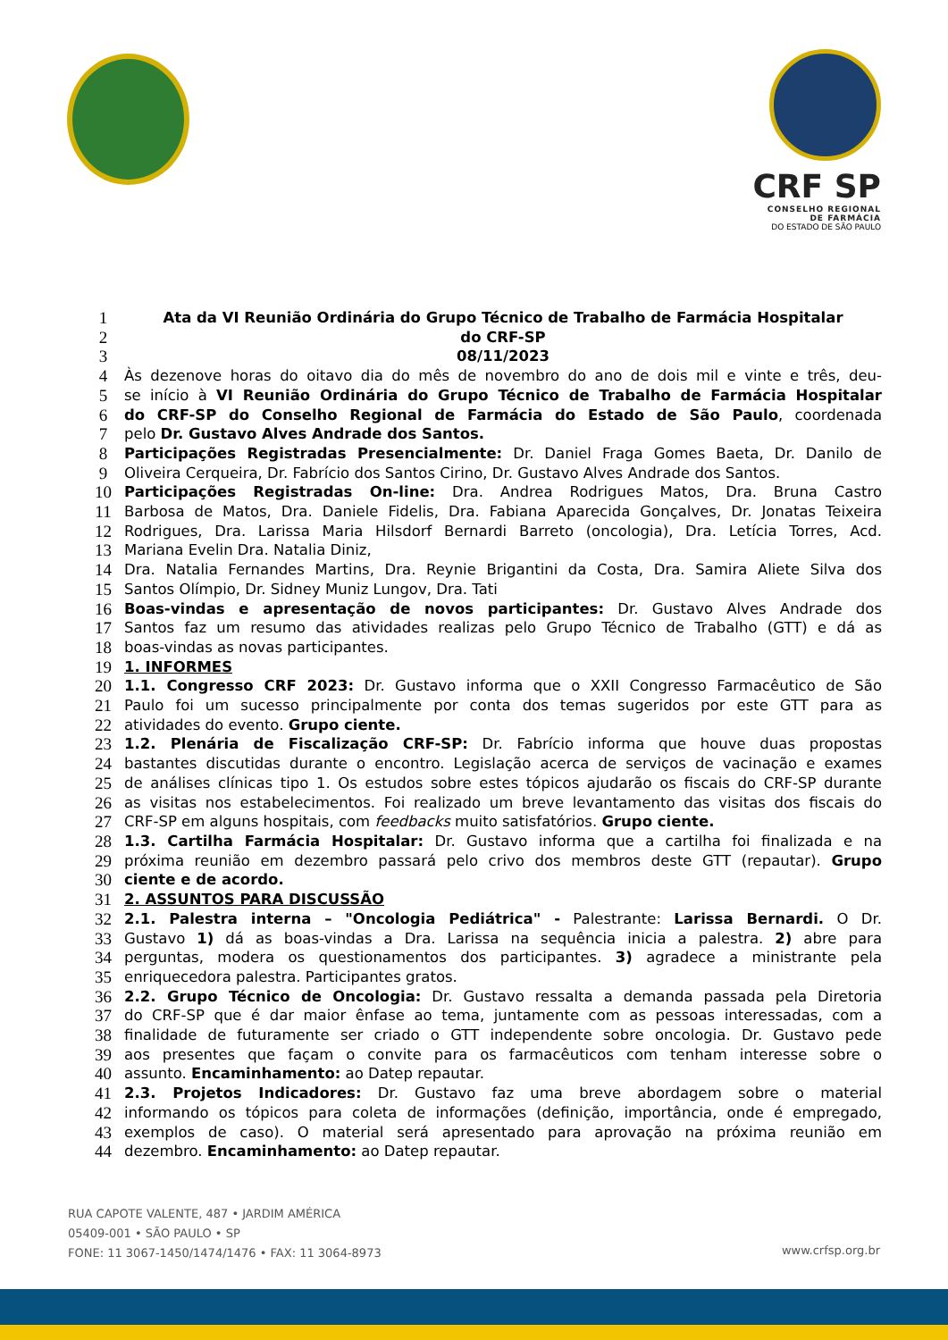CRF SP
CONSELHO REGIONAL
DE FARMÁCIA
DO ESTADO DE SÃO PAULO
1 Ata da VI Reunião Ordinária do Grupo Técnico de Trabalho de Farmácia Hospitalar
2 do CRF-SP
3 08/11/2023
4 Às dezenove horas do oitavo dia do mês de novembro do ano de dois mil e vinte e três, deu-
5 se início à VI Reunião Ordinária do Grupo Técnico de Trabalho de Farmácia Hospitalar
6 do CRF-SP do Conselho Regional de Farmácia do Estado de São Paulo, coordenada
7 pelo Dr. Gustavo Alves Andrade dos Santos.
8 Participações Registradas Presencialmente: Dr. Daniel Fraga Gomes Baeta, Dr. Danilo de
9 Oliveira Cerqueira, Dr. Fabrício dos Santos Cirino, Dr. Gustavo Alves Andrade dos Santos.
10 Participações Registradas On-line: Dra. Andrea Rodrigues Matos, Dra. Bruna Castro
11 Barbosa de Matos, Dra. Daniele Fidelis, Dra. Fabiana Aparecida Gonçalves, Dr. Jonatas Teixeira
12 Rodrigues, Dra. Larissa Maria Hilsdorf Bernardi Barreto (oncologia), Dra. Letícia Torres, Acd.
13 Mariana Evelin Dra. Natalia Diniz,
14 Dra. Natalia Fernandes Martins, Dra. Reynie Brigantini da Costa, Dra. Samira Aliete Silva dos
15 Santos Olímpio, Dr. Sidney Muniz Lungov, Dra. Tati
16 Boas-vindas e apresentação de novos participantes: Dr. Gustavo Alves Andrade dos
17 Santos faz um resumo das atividades realizas pelo Grupo Técnico de Trabalho (GTT) e dá as
18 boas-vindas as novas participantes.
19 1. INFORMES
20 1.1. Congresso CRF 2023: Dr. Gustavo informa que o XXII Congresso Farmacêutico de São
21 Paulo foi um sucesso principalmente por conta dos temas sugeridos por este GTT para as
22 atividades do evento. Grupo ciente.
23 1.2. Plenária de Fiscalização CRF-SP: Dr. Fabrício informa que houve duas propostas
24 bastantes discutidas durante o encontro. Legislação acerca de serviços de vacinação e exames
25 de análises clínicas tipo 1. Os estudos sobre estes tópicos ajudarão os fiscais do CRF-SP durante
26 as visitas nos estabelecimentos. Foi realizado um breve levantamento das visitas dos fiscais do
27 CRF-SP em alguns hospitais, com feedbacks muito satisfatórios. Grupo ciente.
28 1.3. Cartilha Farmácia Hospitalar: Dr. Gustavo informa que a cartilha foi finalizada e na
29 próxima reunião em dezembro passará pelo crivo dos membros deste GTT (repautar). Grupo
30 ciente e de acordo.
31 2. ASSUNTOS PARA DISCUSSÃO
32 2.1. Palestra interna – "Oncologia Pediátrica" - Palestrante: Larissa Bernardi. O Dr.
33 Gustavo 1) dá as boas-vindas a Dra. Larissa na sequência inicia a palestra. 2) abre para
34 perguntas, modera os questionamentos dos participantes. 3) agradece a ministrante pela
35 enriquecedora palestra. Participantes gratos.
36 2.2. Grupo Técnico de Oncologia: Dr. Gustavo ressalta a demanda passada pela Diretoria
37 do CRF-SP que é dar maior ênfase ao tema, juntamente com as pessoas interessadas, com a
38 finalidade de futuramente ser criado o GTT independente sobre oncologia. Dr. Gustavo pede
39 aos presentes que façam o convite para os farmacêuticos com tenham interesse sobre o
40 assunto. Encaminhamento: ao Datep repautar.
41 2.3. Projetos Indicadores: Dr. Gustavo faz uma breve abordagem sobre o material
42 informando os tópicos para coleta de informações (definição, importância, onde é empregado,
43 exemplos de caso). O material será apresentado para aprovação na próxima reunião em
44 dezembro. Encaminhamento: ao Datep repautar.
RUA CAPOTE VALENTE, 487 • JARDIM AMÉRICA
05409-001 • SÃO PAULO • SP
FONE: 11 3067-1450/1474/1476 • FAX: 11 3064-8973
www.crfsp.org.br